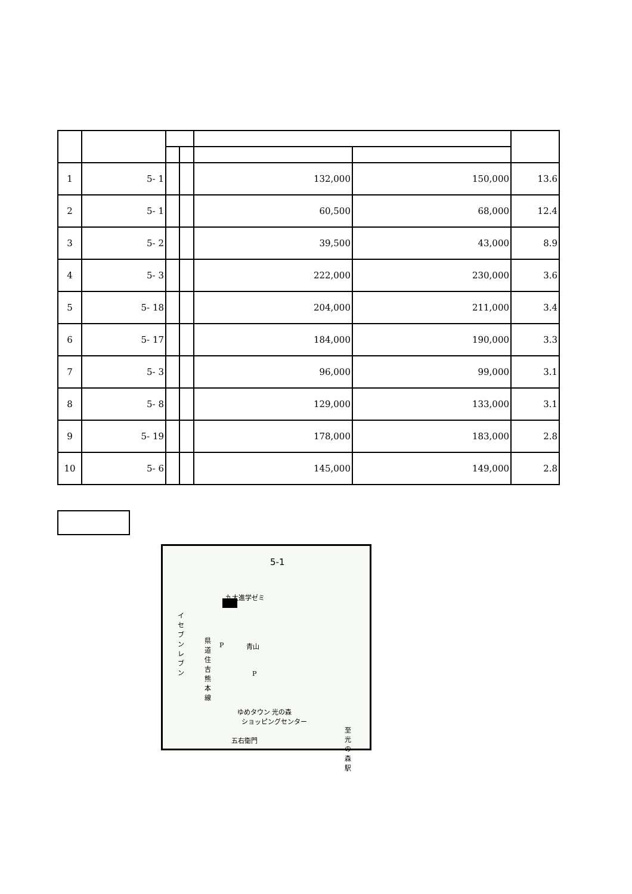| 1 | 5- 1 | | | 132,000 | 150,000 | 13.6 |
| 2 | 5- 1 | | | 60,500 | 68,000 | 12.4 |
| 3 | 5- 2 | | | 39,500 | 43,000 | 8.9 |
| 4 | 5- 3 | | | 222,000 | 230,000 | 3.6 |
| 5 | 5- 18 | | | 204,000 | 211,000 | 3.4 |
| 6 | 5- 17 | | | 184,000 | 190,000 | 3.3 |
| 7 | 5- 3 | | | 96,000 | 99,000 | 3.1 |
| 8 | 5- 8 | | | 129,000 | 133,000 | 3.1 |
| 9 | 5- 19 | | | 178,000 | 183,000 | 2.8 |
| 10 | 5- 6 | | | 145,000 | 149,000 | 2.8 |
5-1
九大進学ゼミ
イセブン レブン
県道住吉熊本線
P 青山
P
ゆめタウン 光の森
ショッピングセンター
五右衛門
至光の森駅